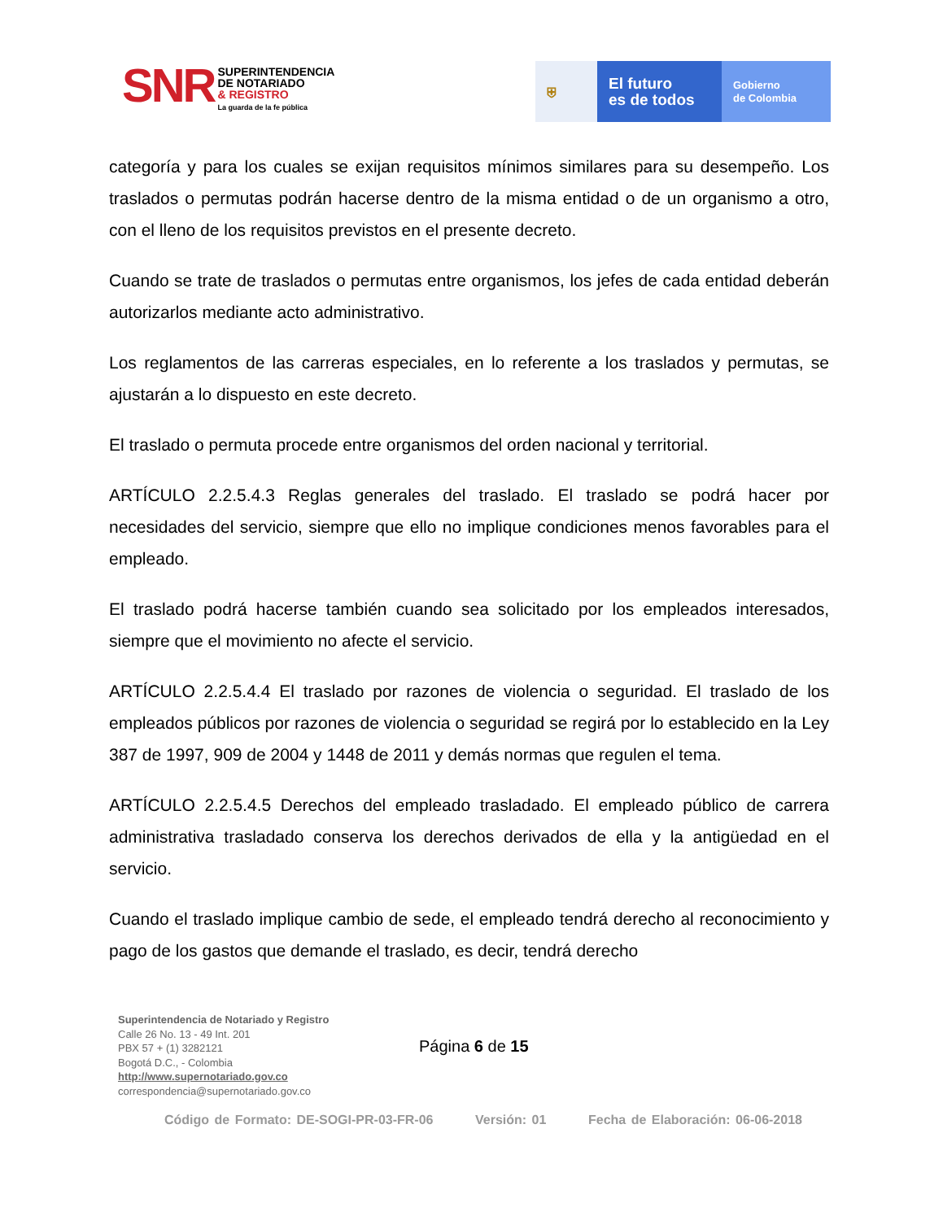SNR
SUPERINTENDENCIA
DE NOTARIADO
& REGISTRO
La guarda de la fe pública
⛨
El futuro
es de todos
Gobierno
de Colombia
categoría y para los cuales se exijan requisitos mínimos similares para su desempeño. Los traslados o permutas podrán hacerse dentro de la misma entidad o de un organismo a otro, con el lleno de los requisitos previstos en el presente decreto.
Cuando se trate de traslados o permutas entre organismos, los jefes de cada entidad deberán autorizarlos mediante acto administrativo.
Los reglamentos de las carreras especiales, en lo referente a los traslados y permutas, se ajustarán a lo dispuesto en este decreto.
El traslado o permuta procede entre organismos del orden nacional y territorial.
ARTÍCULO 2.2.5.4.3 Reglas generales del traslado. El traslado se podrá hacer por necesidades del servicio, siempre que ello no implique condiciones menos favorables para el empleado.
El traslado podrá hacerse también cuando sea solicitado por los empleados interesados, siempre que el movimiento no afecte el servicio.
ARTÍCULO 2.2.5.4.4 El traslado por razones de violencia o seguridad. El traslado de los empleados públicos por razones de violencia o seguridad se regirá por lo establecido en la Ley 387 de 1997, 909 de 2004 y 1448 de 2011 y demás normas que regulen el tema.
ARTÍCULO 2.2.5.4.5 Derechos del empleado trasladado. El empleado público de carrera administrativa trasladado conserva los derechos derivados de ella y la antigüedad en el servicio.
Cuando el traslado implique cambio de sede, el empleado tendrá derecho al reconocimiento y pago de los gastos que demande el traslado, es decir, tendrá derecho
Superintendencia de Notariado y Registro
Calle 26 No. 13 - 49 Int. 201
PBX 57 + (1) 3282121
Bogotá D.C., - Colombia
http://www.supernotariado.gov.co
correspondencia@supernotariado.gov.co
Página 6 de 15
Código de Formato: DE-SOGI-PR-03-FR-06 Versión: 01 Fecha de Elaboración: 06-06-2018